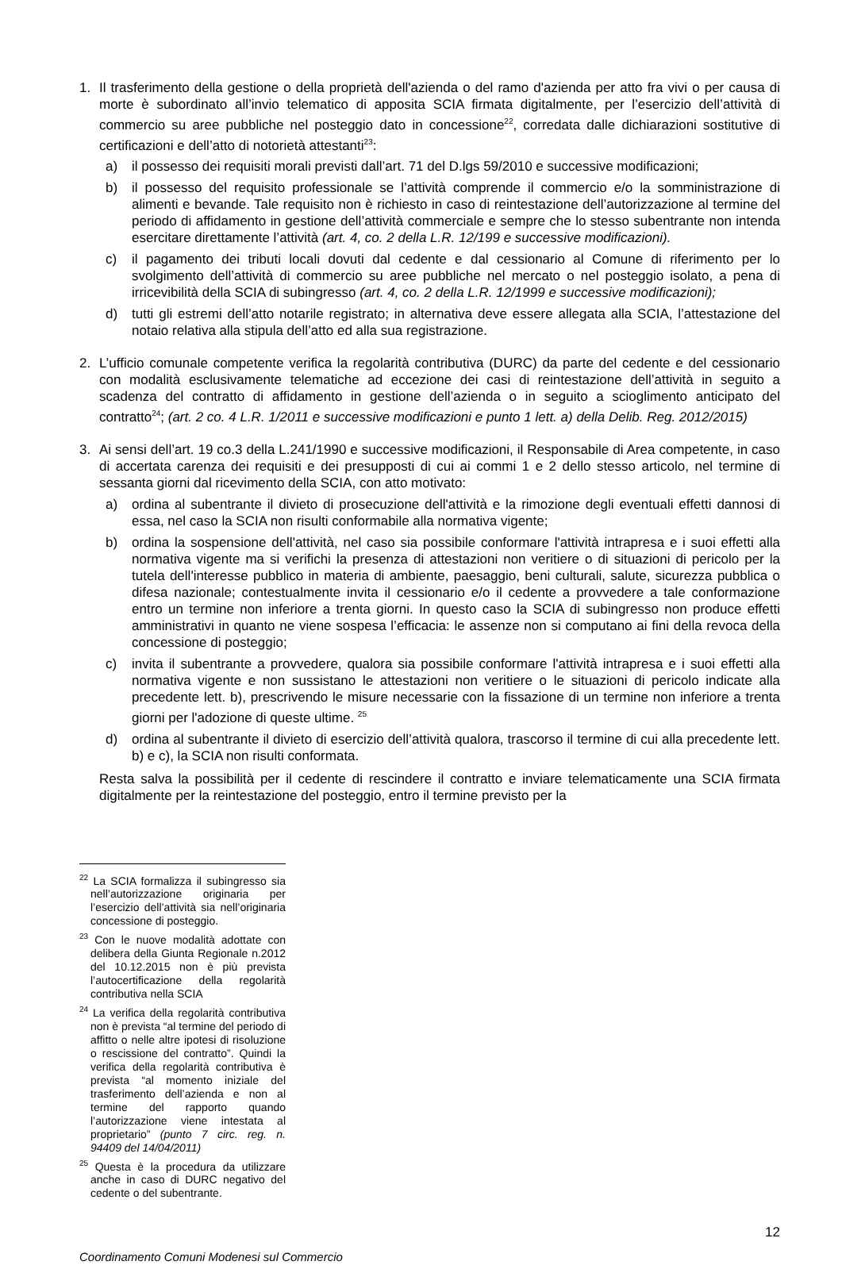1. Il trasferimento della gestione o della proprietà dell'azienda o del ramo d'azienda per atto fra vivi o per causa di morte è subordinato all’invio telematico di apposita SCIA firmata digitalmente, per l’esercizio dell’attività di commercio su aree pubbliche nel posteggio dato in concessione<sup>22</sup>, corredata dalle dichiarazioni sostitutive di certificazioni e dell’atto di notorietà attestanti<sup>23</sup>:
a) il possesso dei requisiti morali previsti dall’art. 71 del D.lgs 59/2010 e successive modificazioni;
b) il possesso del requisito professionale se l’attività comprende il commercio e/o la somministrazione di alimenti e bevande. Tale requisito non è richiesto in caso di reintestazione dell’autorizzazione al termine del periodo di affidamento in gestione dell’attività commerciale e sempre che lo stesso subentrante non intenda esercitare direttamente l’attività (art. 4, co. 2 della L.R. 12/199 e successive modificazioni).
c) il pagamento dei tributi locali dovuti dal cedente e dal cessionario al Comune di riferimento per lo svolgimento dell’attività di commercio su aree pubbliche nel mercato o nel posteggio isolato, a pena di irricevibilità della SCIA di subingresso (art. 4, co. 2 della L.R. 12/1999 e successive modificazioni);
d) tutti gli estremi dell’atto notarile registrato; in alternativa deve essere allegata alla SCIA, l’attestazione del notaio relativa alla stipula dell’atto ed alla sua registrazione.
2. L’ufficio comunale competente verifica la regolarità contributiva (DURC) da parte del cedente e del cessionario con modalità esclusivamente telematiche ad eccezione dei casi di reintestazione dell’attività in seguito a scadenza del contratto di affidamento in gestione dell’azienda o in seguito a scioglimento anticipato del contratto<sup>24</sup>; (art. 2 co. 4 L.R. 1/2011 e successive modificazioni e punto 1 lett. a) della Delib. Reg. 2012/2015)
3. Ai sensi dell’art. 19 co.3 della L.241/1990 e successive modificazioni, il Responsabile di Area competente, in caso di accertata carenza dei requisiti e dei presupposti di cui ai commi 1 e 2 dello stesso articolo, nel termine di sessanta giorni dal ricevimento della SCIA, con atto motivato:
a) ordina al subentrante il divieto di prosecuzione dell'attività e la rimozione degli eventuali effetti dannosi di essa, nel caso la SCIA non risulti conformabile alla normativa vigente;
b) ordina la sospensione dell'attività, nel caso sia possibile conformare l'attività intrapresa e i suoi effetti alla normativa vigente ma si verifichi la presenza di attestazioni non veritiere o di situazioni di pericolo per la tutela dell'interesse pubblico in materia di ambiente, paesaggio, beni culturali, salute, sicurezza pubblica o difesa nazionale; contestualmente invita il cessionario e/o il cedente a provvedere a tale conformazione entro un termine non inferiore a trenta giorni. In questo caso la SCIA di subingresso non produce effetti amministrativi in quanto ne viene sospesa l’efficacia: le assenze non si computano ai fini della revoca della concessione di posteggio;
c) invita il subentrante a provvedere, qualora sia possibile conformare l'attività intrapresa e i suoi effetti alla normativa vigente e non sussistano le attestazioni non veritiere o le situazioni di pericolo indicate alla precedente lett. b), prescrivendo le misure necessarie con la fissazione di un termine non inferiore a trenta giorni per l'adozione di queste ultime. <sup>25</sup>
d) ordina al subentrante il divieto di esercizio dell’attività qualora, trascorso il termine di cui alla precedente lett. b) e c), la SCIA non risulti conformata.
Resta salva la possibilità per il cedente di rescindere il contratto e inviare telematicamente una SCIA firmata digitalmente per la reintestazione del posteggio, entro il termine previsto per la
<sup>22</sup> La SCIA formalizza il subingresso sia nell’autorizzazione originaria per l’esercizio dell’attività sia nell’originaria concessione di posteggio.
<sup>23</sup> Con le nuove modalità adottate con delibera della Giunta Regionale n.2012 del 10.12.2015 non è più prevista l’autocertificazione della regolarità contributiva nella SCIA
<sup>24</sup> La verifica della regolarità contributiva non è prevista “al termine del periodo di affitto o nelle altre ipotesi di risoluzione o rescissione del contratto”. Quindi la verifica della regolarità contributiva è prevista “al momento iniziale del trasferimento dell’azienda e non al termine del rapporto quando l’autorizzazione viene intestata al proprietario” (punto 7 circ. reg. n. 94409 del 14/04/2011)
<sup>25</sup> Questa è la procedura da utilizzare anche in caso di DURC negativo del cedente o del subentrante.
12
Coordinamento Comuni Modenesi sul Commercio